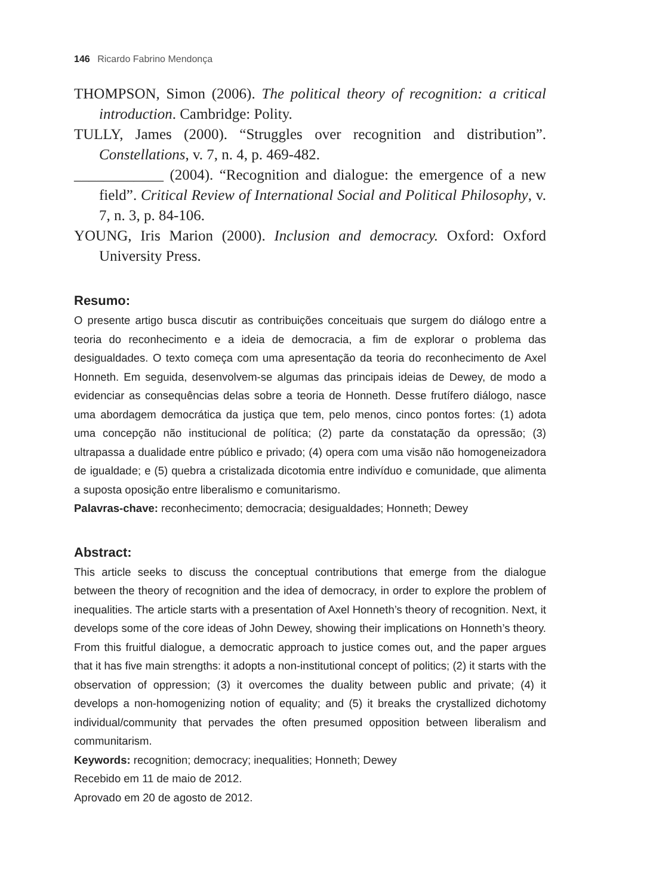146 Ricardo Fabrino Mendonça
THOMPSON, Simon (2006). The political theory of recognition: a critical introduction. Cambridge: Polity.
TULLY, James (2000). “Struggles over recognition and distribution”. Constellations, v. 7, n. 4, p. 469-482.
____________ (2004). “Recognition and dialogue: the emergence of a new field”. Critical Review of International Social and Political Philosophy, v. 7, n. 3, p. 84-106.
YOUNG, Iris Marion (2000). Inclusion and democracy. Oxford: Oxford University Press.
Resumo:
O presente artigo busca discutir as contribuições conceituais que surgem do diálogo entre a teoria do reconhecimento e a ideia de democracia, a fim de explorar o problema das desigualdades. O texto começa com uma apresentação da teoria do reconhecimento de Axel Honneth. Em seguida, desenvolvem-se algumas das principais ideias de Dewey, de modo a evidenciar as consequências delas sobre a teoria de Honneth. Desse frutífero diálogo, nasce uma abordagem democrática da justiça que tem, pelo menos, cinco pontos fortes: (1) adota uma concepção não institucional de política; (2) parte da constatação da opressão; (3) ultrapassa a dualidade entre público e privado; (4) opera com uma visão não homogeneizadora de igualdade; e (5) quebra a cristalizada dicotomia entre indivíduo e comunidade, que alimenta a suposta oposição entre liberalismo e comunitarismo.
Palavras-chave: reconhecimento; democracia; desigualdades; Honneth; Dewey
Abstract:
This article seeks to discuss the conceptual contributions that emerge from the dialogue between the theory of recognition and the idea of democracy, in order to explore the problem of inequalities. The article starts with a presentation of Axel Honneth’s theory of recognition. Next, it develops some of the core ideas of John Dewey, showing their implications on Honneth’s theory. From this fruitful dialogue, a democratic approach to justice comes out, and the paper argues that it has five main strengths: it adopts a non-institutional concept of politics; (2) it starts with the observation of oppression; (3) it overcomes the duality between public and private; (4) it develops a non-homogenizing notion of equality; and (5) it breaks the crystallized dichotomy individual/community that pervades the often presumed opposition between liberalism and communitarism.
Keywords: recognition; democracy; inequalities; Honneth; Dewey
Recebido em 11 de maio de 2012.
Aprovado em 20 de agosto de 2012.